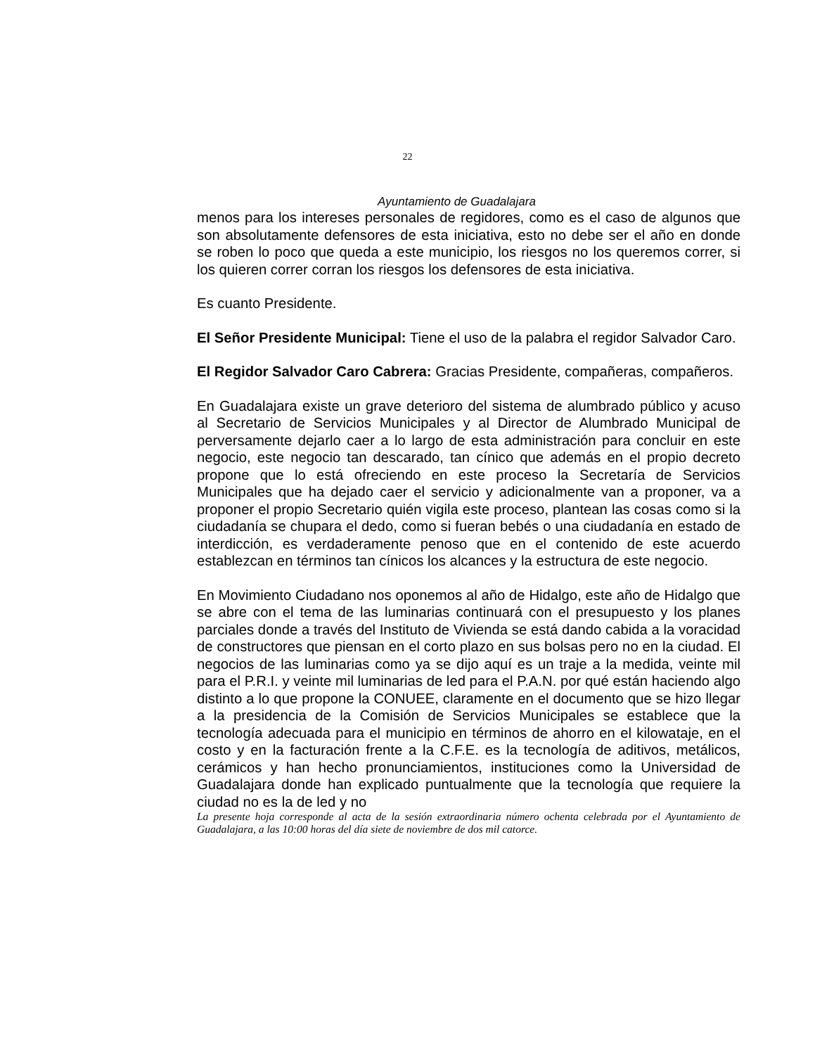22
Ayuntamiento de Guadalajara
menos para los intereses personales de regidores, como es el caso de algunos que son absolutamente defensores de esta iniciativa, esto no debe ser el año en donde se roben lo poco que queda a este municipio, los riesgos no los queremos correr, si los quieren correr corran los riesgos los defensores de esta iniciativa.
Es cuanto Presidente.
El Señor Presidente Municipal: Tiene el uso de la palabra el regidor Salvador Caro.
El Regidor Salvador Caro Cabrera: Gracias Presidente, compañeras, compañeros.
En Guadalajara existe un grave deterioro del sistema de alumbrado público y acuso al Secretario de Servicios Municipales y al Director de Alumbrado Municipal de perversamente dejarlo caer a lo largo de esta administración para concluir en este negocio, este negocio tan descarado, tan cínico que además en el propio decreto propone que lo está ofreciendo en este proceso la Secretaría de Servicios Municipales que ha dejado caer el servicio y adicionalmente van a proponer, va a proponer el propio Secretario quién vigila este proceso, plantean las cosas como si la ciudadanía se chupara el dedo, como si fueran bebés o una ciudadanía en estado de interdicción, es verdaderamente penoso que en el contenido de este acuerdo establezcan en términos tan cínicos los alcances y la estructura de este negocio.
En Movimiento Ciudadano nos oponemos al año de Hidalgo, este año de Hidalgo que se abre con el tema de las luminarias continuará con el presupuesto y los planes parciales donde a través del Instituto de Vivienda se está dando cabida a la voracidad de constructores que piensan en el corto plazo en sus bolsas pero no en la ciudad. El negocios de las luminarias como ya se dijo aquí es un traje a la medida, veinte mil para el P.R.I. y veinte mil luminarias de led para el P.A.N. por qué están haciendo algo distinto a lo que propone la CONUEE, claramente en el documento que se hizo llegar a la presidencia de la Comisión de Servicios Municipales se establece que la tecnología adecuada para el municipio en términos de ahorro en el kilowataje, en el costo y en la facturación frente a la C.F.E. es la tecnología de aditivos, metálicos, cerámicos y han hecho pronunciamientos, instituciones como la Universidad de Guadalajara donde han explicado puntualmente que la tecnología que requiere la ciudad no es la de led y no
La presente hoja corresponde al acta de la sesión extraordinaria número ochenta celebrada por el Ayuntamiento de Guadalajara, a las 10:00 horas del día siete de noviembre de dos mil catorce.